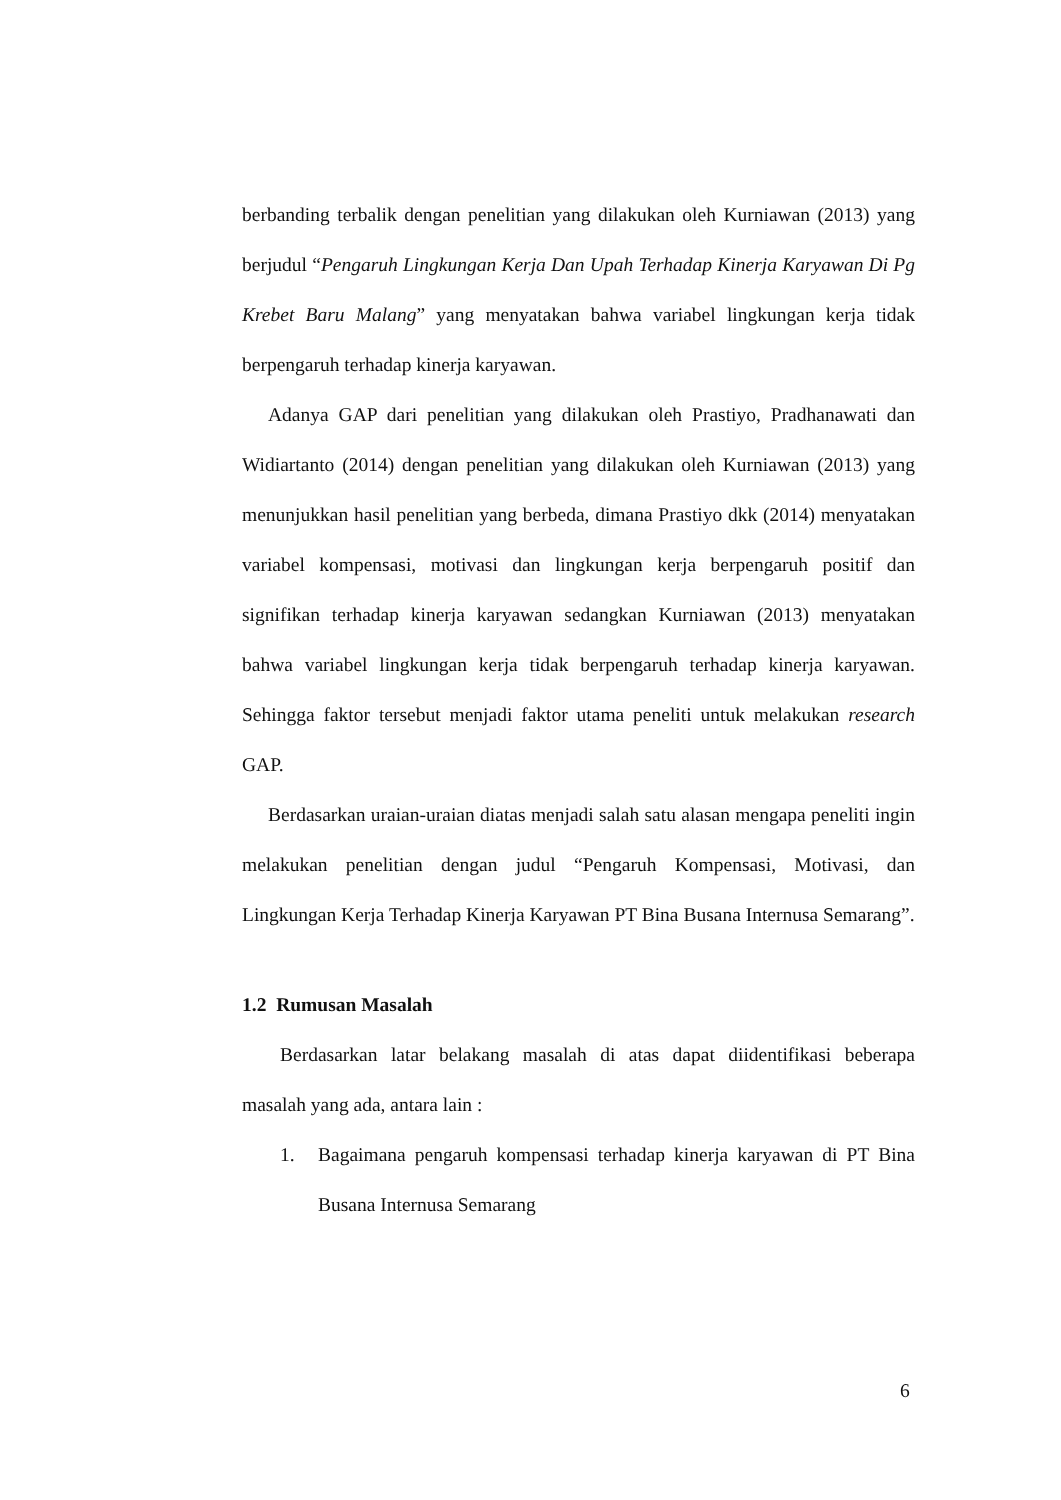berbanding terbalik dengan penelitian yang dilakukan oleh Kurniawan (2013) yang berjudul “Pengaruh Lingkungan Kerja Dan Upah Terhadap Kinerja Karyawan Di Pg Krebet Baru Malang” yang menyatakan bahwa variabel lingkungan kerja tidak berpengaruh terhadap kinerja karyawan.
Adanya GAP dari penelitian yang dilakukan oleh Prastiyo, Pradhanawati dan Widiartanto (2014) dengan penelitian yang dilakukan oleh Kurniawan (2013) yang menunjukkan hasil penelitian yang berbeda, dimana Prastiyo dkk (2014) menyatakan variabel kompensasi, motivasi dan lingkungan kerja berpengaruh positif dan signifikan terhadap kinerja karyawan sedangkan Kurniawan (2013) menyatakan bahwa variabel lingkungan kerja tidak berpengaruh terhadap kinerja karyawan. Sehingga faktor tersebut menjadi faktor utama peneliti untuk melakukan research GAP.
Berdasarkan uraian-uraian diatas menjadi salah satu alasan mengapa peneliti ingin melakukan penelitian dengan judul “Pengaruh Kompensasi, Motivasi, dan Lingkungan Kerja Terhadap Kinerja Karyawan PT Bina Busana Internusa Semarang”.
1.2 Rumusan Masalah
Berdasarkan latar belakang masalah di atas dapat diidentifikasi beberapa masalah yang ada, antara lain :
1. Bagaimana pengaruh kompensasi terhadap kinerja karyawan di PT Bina Busana Internusa Semarang
6